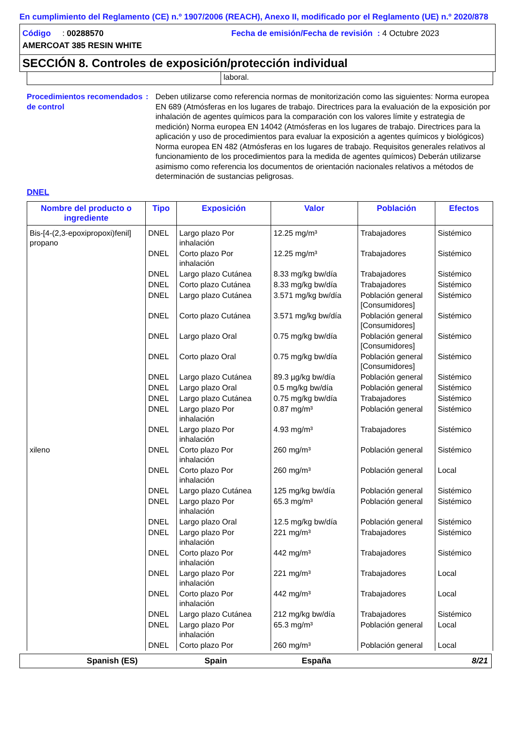En cumplimiento del Reglamento (CE) n.º 1907/2006 (REACH), Anexo II, modificado por el Reglamento (UE) n.º 2020/878
Código : 00288570 Fecha de emisión/Fecha de revisión : 4 Octubre 2023
AMERCOAT 385 RESIN WHITE
SECCIÓN 8. Controles de exposición/protección individual
laboral.
Procedimientos recomendados de control
: Deben utilizarse como referencia normas de monitorización como las siguientes: Norma europea EN 689 (Atmósferas en los lugares de trabajo. Directrices para la evaluación de la exposición por inhalación de agentes químicos para la comparación con los valores límite y estrategia de medición) Norma europea EN 14042 (Atmósferas en los lugares de trabajo. Directrices para la aplicación y uso de procedimientos para evaluar la exposición a agentes químicos y biológicos) Norma europea EN 482 (Atmósferas en los lugares de trabajo. Requisitos generales relativos al funcionamiento de los procedimientos para la medida de agentes químicos) Deberán utilizarse asimismo como referencia los documentos de orientación nacionales relativos a métodos de determinación de sustancias peligrosas.
DNEL
| Nombre del producto o ingrediente | Tipo | Exposición | Valor | Población | Efectos |
| --- | --- | --- | --- | --- | --- |
| Bis-[4-(2,3-epoxipropoxi)fenil] propano | DNEL | Largo plazo Por inhalación | 12.25 mg/m³ | Trabajadores | Sistémico |
| | DNEL | Corto plazo Por inhalación | 12.25 mg/m³ | Trabajadores | Sistémico |
| | DNEL | Largo plazo Cutánea | 8.33 mg/kg bw/día | Trabajadores | Sistémico |
| | DNEL | Corto plazo Cutánea | 8.33 mg/kg bw/día | Trabajadores | Sistémico |
| | DNEL | Largo plazo Cutánea | 3.571 mg/kg bw/día | Población general [Consumidores] | Sistémico |
| | DNEL | Corto plazo Cutánea | 3.571 mg/kg bw/día | Población general [Consumidores] | Sistémico |
| | DNEL | Largo plazo Oral | 0.75 mg/kg bw/día | Población general [Consumidores] | Sistémico |
| | DNEL | Corto plazo Oral | 0.75 mg/kg bw/día | Población general [Consumidores] | Sistémico |
| | DNEL | Largo plazo Cutánea | 89.3 µg/kg bw/día | Población general | Sistémico |
| | DNEL | Largo plazo Oral | 0.5 mg/kg bw/día | Población general | Sistémico |
| | DNEL | Largo plazo Cutánea | 0.75 mg/kg bw/día | Trabajadores | Sistémico |
| | DNEL | Largo plazo Por inhalación | 0.87 mg/m³ | Población general | Sistémico |
| | DNEL | Largo plazo Por inhalación | 4.93 mg/m³ | Trabajadores | Sistémico |
| xileno | DNEL | Corto plazo Por inhalación | 260 mg/m³ | Población general | Sistémico |
| | DNEL | Corto plazo Por inhalación | 260 mg/m³ | Población general | Local |
| | DNEL | Largo plazo Cutánea | 125 mg/kg bw/día | Población general | Sistémico |
| | DNEL | Largo plazo Por inhalación | 65.3 mg/m³ | Población general | Sistémico |
| | DNEL | Largo plazo Oral | 12.5 mg/kg bw/día | Población general | Sistémico |
| | DNEL | Largo plazo Por inhalación | 221 mg/m³ | Trabajadores | Sistémico |
| | DNEL | Corto plazo Por inhalación | 442 mg/m³ | Trabajadores | Sistémico |
| | DNEL | Largo plazo Por inhalación | 221 mg/m³ | Trabajadores | Local |
| | DNEL | Corto plazo Por inhalación | 442 mg/m³ | Trabajadores | Local |
| | DNEL | Largo plazo Cutánea | 212 mg/kg bw/día | Trabajadores | Sistémico |
| | DNEL | Largo plazo Por inhalación | 65.3 mg/m³ | Población general | Local |
| | DNEL | Corto plazo Por | 260 mg/m³ | Población general | Local |
Spanish (ES) Spain España 8/21